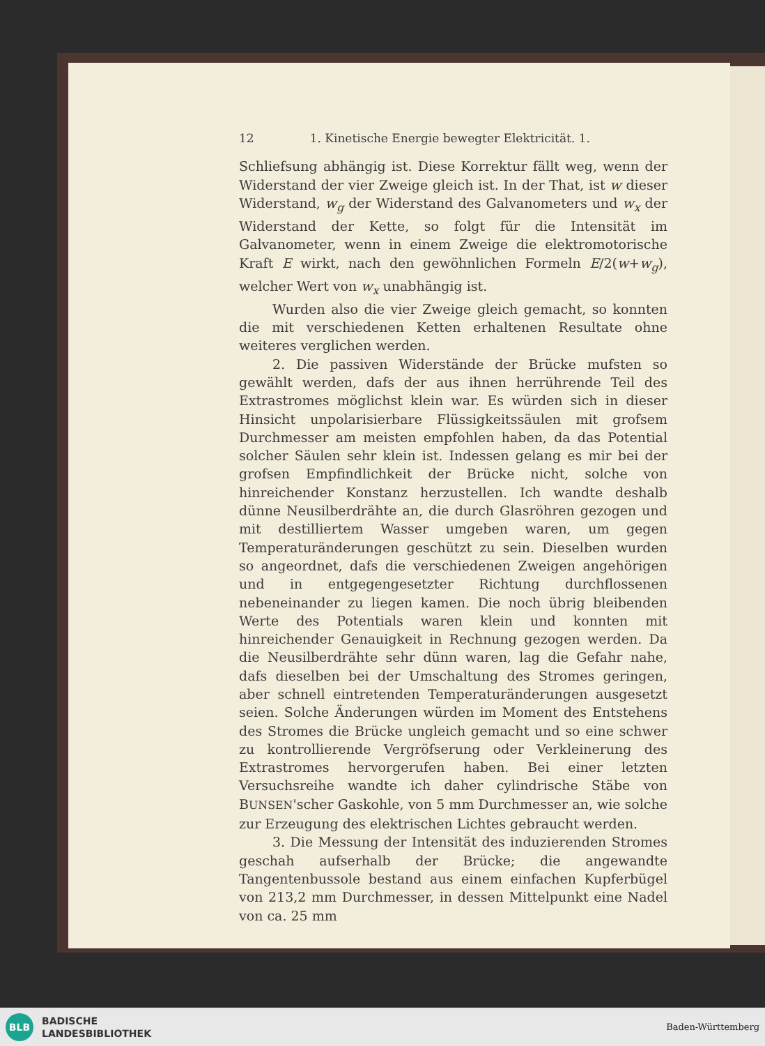12 1. Kinetische Energie bewegter Elektricität. 1.
Schliefsung abhängig ist. Diese Korrektur fällt weg, wenn der Widerstand der vier Zweige gleich ist. In der That, ist w dieser Widerstand, w<sub>g</sub> der Widerstand des Galvanometers und w<sub>x</sub> der Widerstand der Kette, so folgt für die Intensität im Galvanometer, wenn in einem Zweige die elektromotorische Kraft E wirkt, nach den gewöhnlichen Formeln E/2(w+w<sub>g</sub>), welcher Wert von w<sub>x</sub> unabhängig ist.
Wurden also die vier Zweige gleich gemacht, so konnten die mit verschiedenen Ketten erhaltenen Resultate ohne weiteres verglichen werden.
2. Die passiven Widerstände der Brücke mufsten so gewählt werden, dafs der aus ihnen herrührende Teil des Extrastromes möglichst klein war. Es würden sich in dieser Hinsicht unpolarisierbare Flüssigkeitssäulen mit grofsem Durchmesser am meisten empfohlen haben, da das Potential solcher Säulen sehr klein ist. Indessen gelang es mir bei der grofsen Empfindlichkeit der Brücke nicht, solche von hinreichender Konstanz herzustellen. Ich wandte deshalb dünne Neusilberdrähte an, die durch Glasröhren gezogen und mit destilliertem Wasser umgeben waren, um gegen Temperaturänderungen geschützt zu sein. Dieselben wurden so angeordnet, dafs die verschiedenen Zweigen angehörigen und in entgegengesetzter Richtung durchflossenen nebeneinander zu liegen kamen. Die noch übrig bleibenden Werte des Potentials waren klein und konnten mit hinreichender Genauigkeit in Rechnung gezogen werden. Da die Neusilberdrähte sehr dünn waren, lag die Gefahr nahe, dafs dieselben bei der Umschaltung des Stromes geringen, aber schnell eintretenden Temperaturänderungen ausgesetzt seien. Solche Änderungen würden im Moment des Entstehens des Stromes die Brücke ungleich gemacht und so eine schwer zu kontrollierende Vergröfserung oder Verkleinerung des Extrastromes hervorgerufen haben. Bei einer letzten Versuchsreihe wandte ich daher cylindrische Stäbe von BUNSEN'scher Gaskohle, von 5 mm Durchmesser an, wie solche zur Erzeugung des elektrischen Lichtes gebraucht werden.
3. Die Messung der Intensität des induzierenden Stromes geschah aufserhalb der Brücke; die angewandte Tangentenbussole bestand aus einem einfachen Kupferbügel von 213,2 mm Durchmesser, in dessen Mittelpunkt eine Nadel von ca. 25 mm
BLB
BADISCHE
LANDESBIBLIOTHEK
Baden-Württemberg